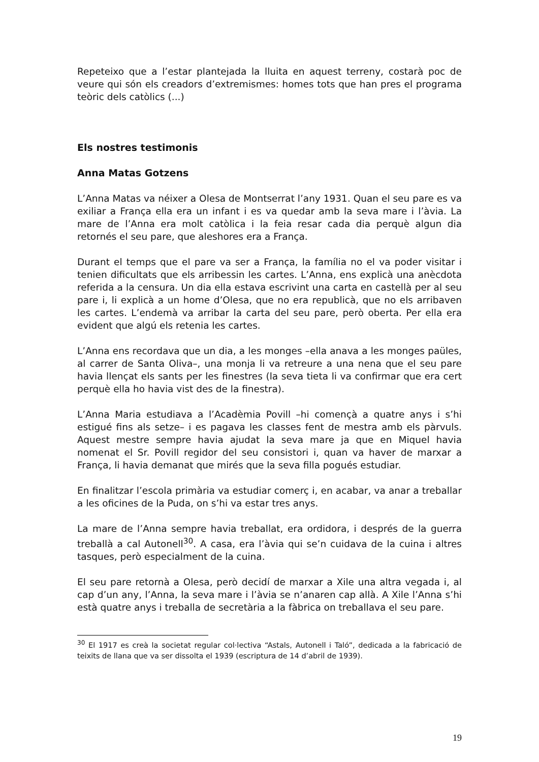Repeteixo que a l’estar plantejada la lluita en aquest terreny, costarà poc de veure qui són els creadors d’extremismes: homes tots que han pres el programa teòric dels catòlics (...)
Els nostres testimonis
Anna Matas Gotzens
L’Anna Matas va néixer a Olesa de Montserrat l’any 1931. Quan el seu pare es va exiliar a França ella era un infant i es va quedar amb la seva mare i l’àvia. La mare de l’Anna era molt catòlica i la feia resar cada dia perquè algun dia retornés el seu pare, que aleshores era a França.
Durant el temps que el pare va ser a França, la família no el va poder visitar i tenien dificultats que els arribessin les cartes. L’Anna, ens explicà una anècdota referida a la censura. Un dia ella estava escrivint una carta en castellà per al seu pare i, li explicà a un home d’Olesa, que no era republicà, que no els arribaven les cartes. L’endemà va arribar la carta del seu pare, però oberta. Per ella era evident que algú els retenia les cartes.
L’Anna ens recordava que un dia, a les monges –ella anava a les monges paüles, al carrer de Santa Oliva–, una monja li va retreure a una nena que el seu pare havia llençat els sants per les finestres (la seva tieta li va confirmar que era cert perquè ella ho havia vist des de la finestra).
L’Anna Maria estudiava a l’Acadèmia Povill –hi començà a quatre anys i s’hi estigué fins als setze– i es pagava les classes fent de mestra amb els pàrvuls. Aquest mestre sempre havia ajudat la seva mare ja que en Miquel havia nomenat el Sr. Povill regidor del seu consistori i, quan va haver de marxar a França, li havia demanat que mirés que la seva filla pogués estudiar.
En finalitzar l’escola primària va estudiar comerç i, en acabar, va anar a treballar a les oficines de la Puda, on s’hi va estar tres anys.
La mare de l’Anna sempre havia treballat, era ordidora, i després de la guerra treballà a cal Autonell<sup>30</sup>. A casa, era l’àvia qui se’n cuidava de la cuina i altres tasques, però especialment de la cuina.
El seu pare retornà a Olesa, però decidí de marxar a Xile una altra vegada i, al cap d’un any, l’Anna, la seva mare i l’àvia se n’anaren cap allà. A Xile l’Anna s’hi està quatre anys i treballa de secretària a la fàbrica on treballava el seu pare.
<sup>30</sup> El 1917 es creà la societat regular col·lectiva “Astals, Autonell i Taló”, dedicada a la fabricació de teixits de llana que va ser dissolta el 1939 (escriptura de 14 d’abril de 1939).
19